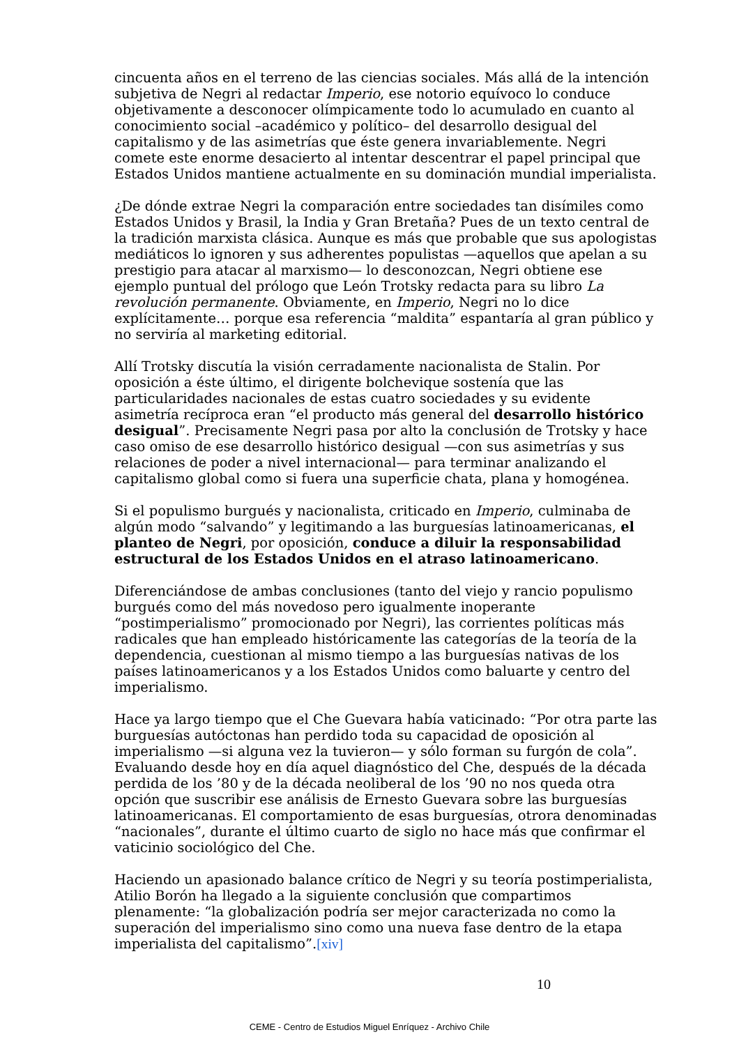cincuenta años en el terreno de las ciencias sociales. Más allá de la intención subjetiva de Negri al redactar Imperio, ese notorio equívoco lo conduce objetivamente a desconocer olímpicamente todo lo acumulado en cuanto al conocimiento social –académico y político– del desarrollo desigual del capitalismo y de las asimetrías que éste genera invariablemente. Negri comete este enorme desacierto al intentar descentrar el papel principal que Estados Unidos mantiene actualmente en su dominación mundial imperialista.
¿De dónde extrae Negri la comparación entre sociedades tan disímiles como Estados Unidos y Brasil, la India y Gran Bretaña? Pues de un texto central de la tradición marxista clásica. Aunque es más que probable que sus apologistas mediáticos lo ignoren y sus adherentes populistas —aquellos que apelan a su prestigio para atacar al marxismo— lo desconozcan, Negri obtiene ese ejemplo puntual del prólogo que León Trotsky redacta para su libro La revolución permanente. Obviamente, en Imperio, Negri no lo dice explícitamente… porque esa referencia “maldita” espantaría al gran público y no serviría al marketing editorial.
Allí Trotsky discutía la visión cerradamente nacionalista de Stalin. Por oposición a éste último, el dirigente bolchevique sostenía que las particularidades nacionales de estas cuatro sociedades y su evidente asimetría recíproca eran “el producto más general del desarrollo histórico desigual”. Precisamente Negri pasa por alto la conclusión de Trotsky y hace caso omiso de ese desarrollo histórico desigual —con sus asimetrías y sus relaciones de poder a nivel internacional— para terminar analizando el capitalismo global como si fuera una superficie chata, plana y homogénea.
Si el populismo burgués y nacionalista, criticado en Imperio, culminaba de algún modo “salvando” y legitimando a las burguesías latinoamericanas, el planteo de Negri, por oposición, conduce a diluir la responsabilidad estructural de los Estados Unidos en el atraso latinoamericano.
Diferenciándose de ambas conclusiones (tanto del viejo y rancio populismo burgués como del más novedoso pero igualmente inoperante “postimperialismo” promocionado por Negri), las corrientes políticas más radicales que han empleado históricamente las categorías de la teoría de la dependencia, cuestionan al mismo tiempo a las burguesías nativas de los países latinoamericanos y a los Estados Unidos como baluarte y centro del imperialismo.
Hace ya largo tiempo que el Che Guevara había vaticinado: “Por otra parte las burguesías autóctonas han perdido toda su capacidad de oposición al imperialismo —si alguna vez la tuvieron— y sólo forman su furgón de cola”. Evaluando desde hoy en día aquel diagnóstico del Che, después de la década perdida de los ’80 y de la década neoliberal de los ’90 no nos queda otra opción que suscribir ese análisis de Ernesto Guevara sobre las burguesías latinoamericanas. El comportamiento de esas burguesías, otrora denominadas “nacionales”, durante el último cuarto de siglo no hace más que confirmar el vaticinio sociológico del Che.
Haciendo un apasionado balance crítico de Negri y su teoría postimperialista, Atilio Borón ha llegado a la siguiente conclusión que compartimos plenamente: “la globalización podría ser mejor caracterizada no como la superación del imperialismo sino como una nueva fase dentro de la etapa imperialista del capitalismo”.[xiv]
10
CEME - Centro de Estudios Miguel Enríquez - Archivo Chile